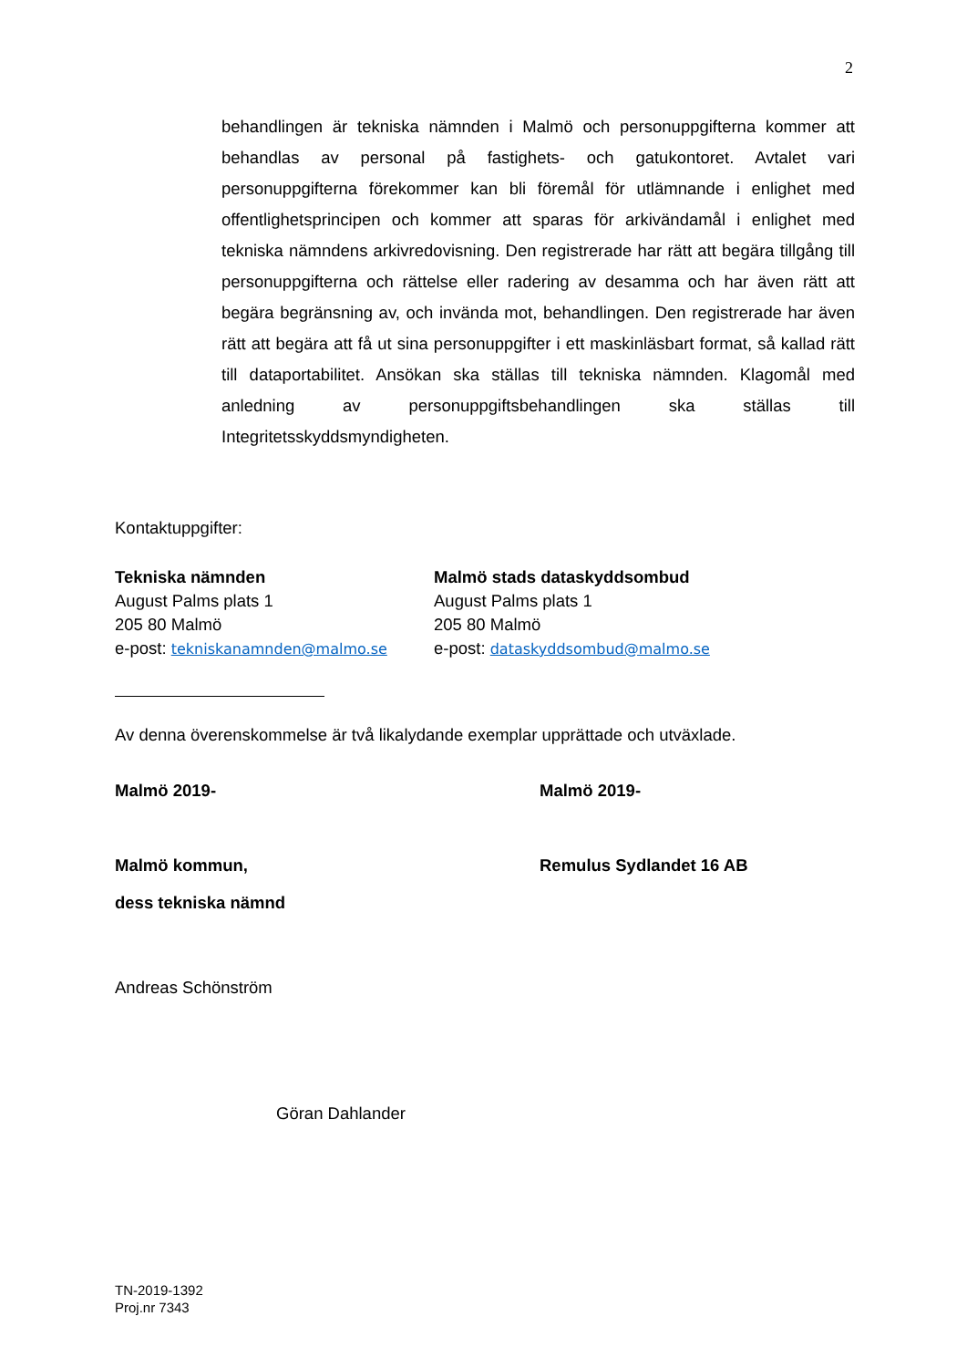2
behandlingen är tekniska nämnden i Malmö och personuppgifterna kommer att behandlas av personal på fastighets- och gatukontoret. Avtalet vari personuppgifterna förekommer kan bli föremål för utlämnande i enlighet med offentlighetsprincipen och kommer att sparas för arkivändamål i enlighet med tekniska nämndens arkivredovisning. Den registrerade har rätt att begära tillgång till personuppgifterna och rättelse eller radering av desamma och har även rätt att begära begränsning av, och invända mot, behandlingen. Den registrerade har även rätt att begära att få ut sina personuppgifter i ett maskinläsbart format, så kallad rätt till dataportabilitet. Ansökan ska ställas till tekniska nämnden. Klagomål med anledning av personuppgiftsbehandlingen ska ställas till Integritetsskyddsmyndigheten.
Kontaktuppgifter:
Tekniska nämnden
August Palms plats 1
205 80 Malmö
e-post: tekniskanamnden@malmo.se
Malmö stads dataskyddsombud
August Palms plats 1
205 80 Malmö
e-post: dataskyddsombud@malmo.se
Av denna överenskommelse är två likalydande exemplar upprättade och utväxlade.
Malmö 2019-
Malmö kommun,
dess tekniska nämnd
Malmö 2019-
Remulus Sydlandet 16 AB
Andreas Schönström
Göran Dahlander
TN-2019-1392
Proj.nr 7343